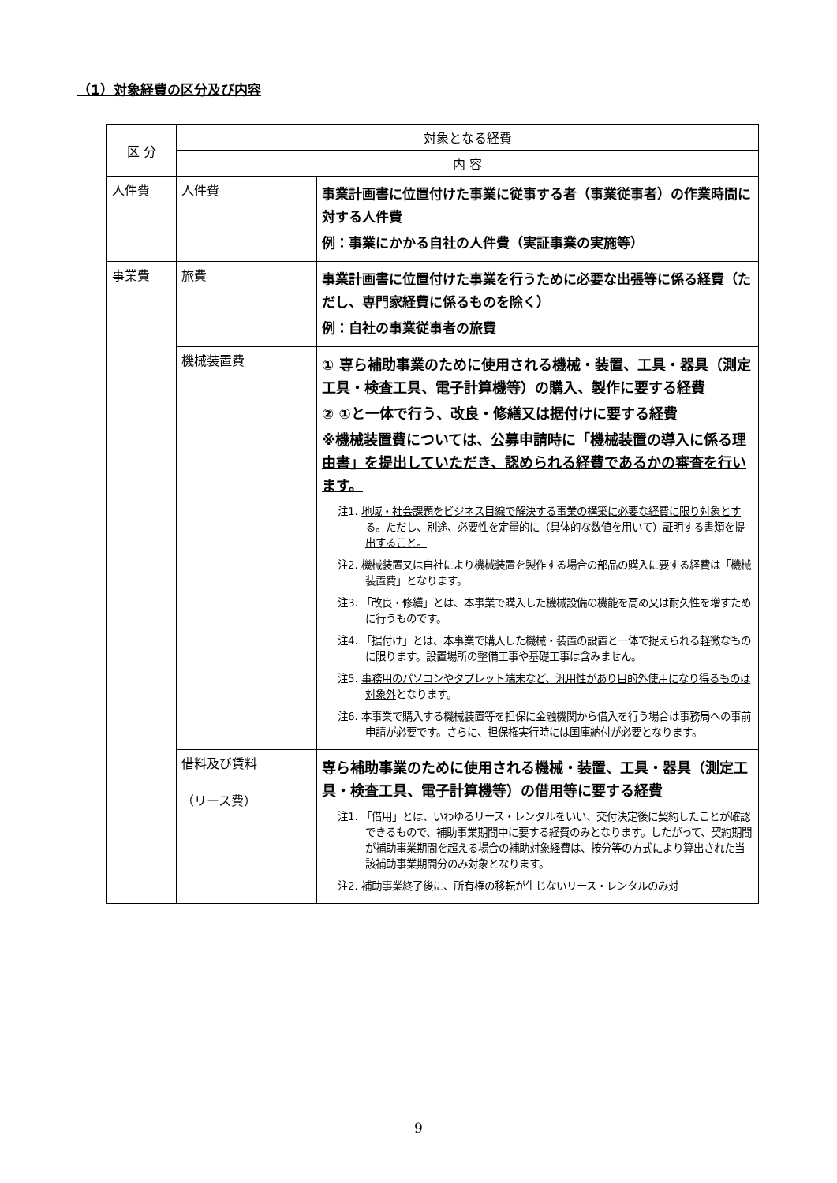（1）対象経費の区分及び内容
| 区 分 | 対象となる経費 | |
| --- | --- | --- |
| | 内 容 | |
| 人件費 | 人件費 | 事業計画書に位置付けた事業に従事する者（事業従事者）の作業時間に対する人件費 例：事業にかかる自社の人件費（実証事業の実施等） |
| 事業費 | 旅費 | 事業計画書に位置付けた事業を行うために必要な出張等に係る経費（ただし、専門家経費に係るものを除く） 例：自社の事業従事者の旅費 |
| | 機械装置費 | ① 専ら補助事業のために使用される機械・装置、工具・器具（測定工具・検査工具、電子計算機等）の購入、製作に要する経費 ② ①と一体で行う、改良・修繕又は据付けに要する経費 ※機械装置費については、公募申請時に「機械装置の導入に係る理由書」を提出していただき、認められる経費であるかの審査を行います。 注1. 地域・社会課題をビジネス目線で解決する事業の構築に必要な経費に限り対象とする。ただし、別途、必要性を定量的に（具体的な数値を用いて）証明する書類を提出すること。 注2. 機械装置又は自社により機械装置を製作する場合の部品の購入に要する経費は「機械装置費」となります。 注3. 「改良・修繕」とは、本事業で購入した機械設備の機能を高め又は耐久性を増すために行うものです。 注4. 「据付け」とは、本事業で購入した機械・装置の設置と一体で捉えられる軽微なものに限ります。設置場所の整備工事や基礎工事は含みません。 注5. 事務用のパソコンやタブレット端末など、汎用性があり目的外使用になり得るものは対象外 となります。 注6. 本事業で購入する機械装置等を担保に金融機関から借入を行う場合は事務局への事前申請が必要です。さらに、担保権実行時には国庫納付が必要となります。 |
| | 借料及び賃料 （リース費） | 専ら補助事業のために使用される機械・装置、工具・器具（測定工具・検査工具、電子計算機等）の借用等に要する経費 注1. 「借用」とは、いわゆるリース・レンタルをいい、交付決定後に契約したことが確認できるもので、補助事業期間中に要する経費のみとなります。したがって、契約期間が補助事業期間を超える場合の補助対象経費は、按分等の方式により算出された当該補助事業期間分のみ対象となります。 注2. 補助事業終了後に、所有権の移転が生じないリース・レンタルのみ対 |
9